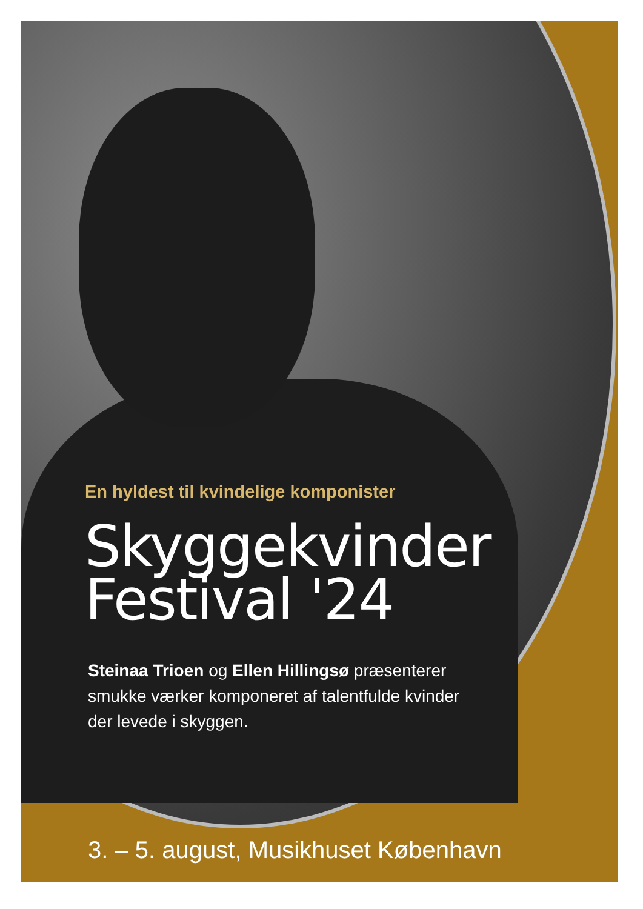En hyldest til kvindelige komponister
Skyggekvinder
Festival '24
Steinaa Trioen og Ellen Hillingsø præsenterer
smukke værker komponeret af talentfulde kvinder
der levede i skyggen.
3. – 5. august, Musikhuset København